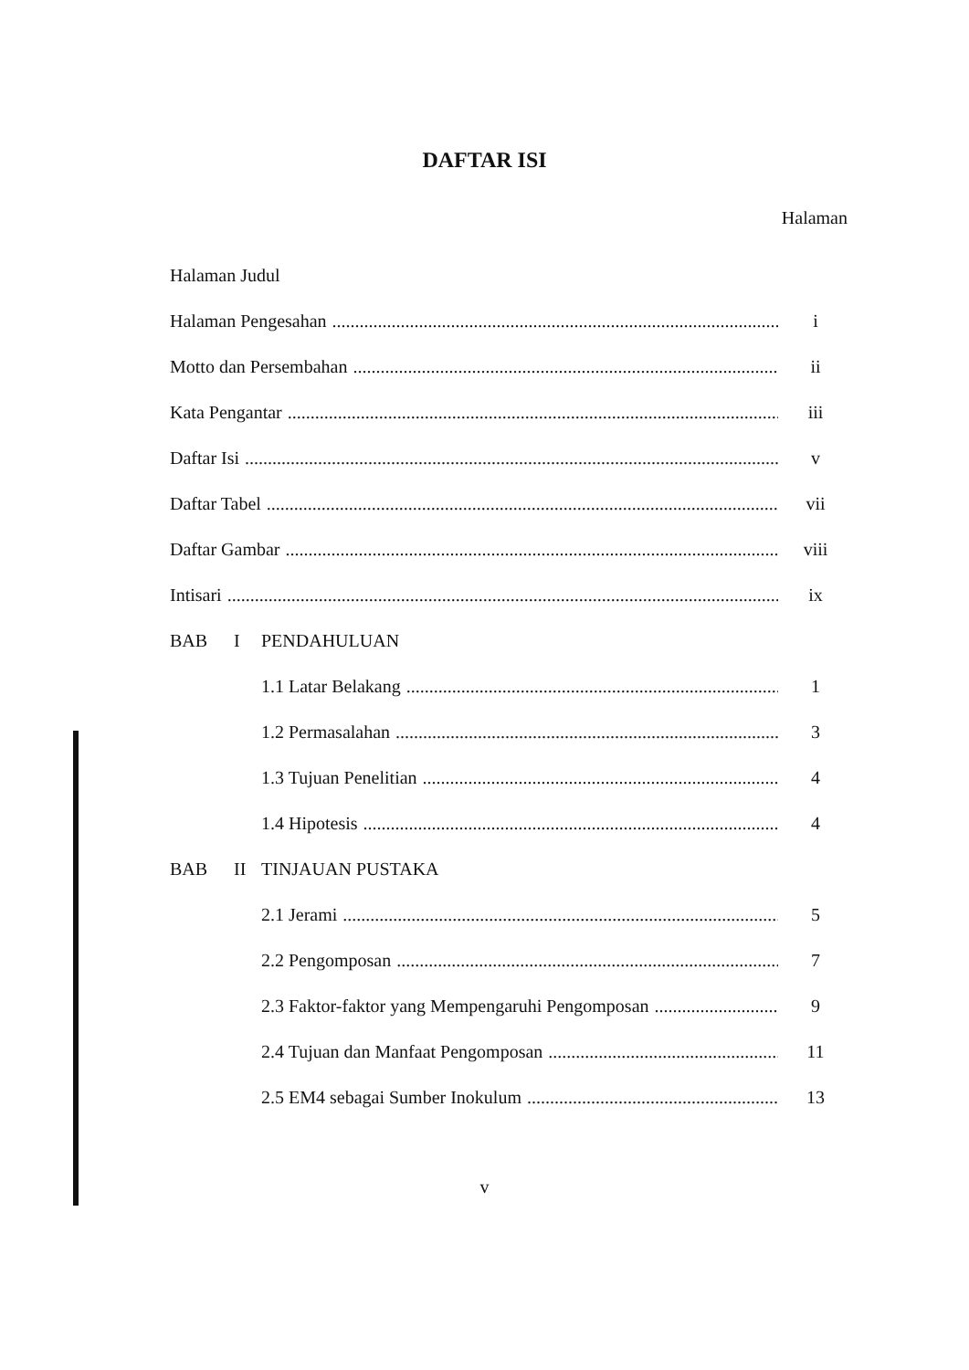DAFTAR ISI
Halaman
Halaman Judul
Halaman Pengesahan i
Motto dan Persembahan ii
Kata Pengantar iii
Daftar Isi v
Daftar Tabel vii
Daftar Gambar viii
Intisari ix
BAB I PENDAHULUAN
1.1 Latar Belakang 1
1.2 Permasalahan 3
1.3 Tujuan Penelitian 4
1.4 Hipotesis 4
BAB II TINJAUAN PUSTAKA
2.1 Jerami 5
2.2 Pengomposan 7
2.3 Faktor-faktor yang Mempengaruhi Pengomposan 9
2.4 Tujuan dan Manfaat Pengomposan 11
2.5 EM4 sebagai Sumber Inokulum 13
v